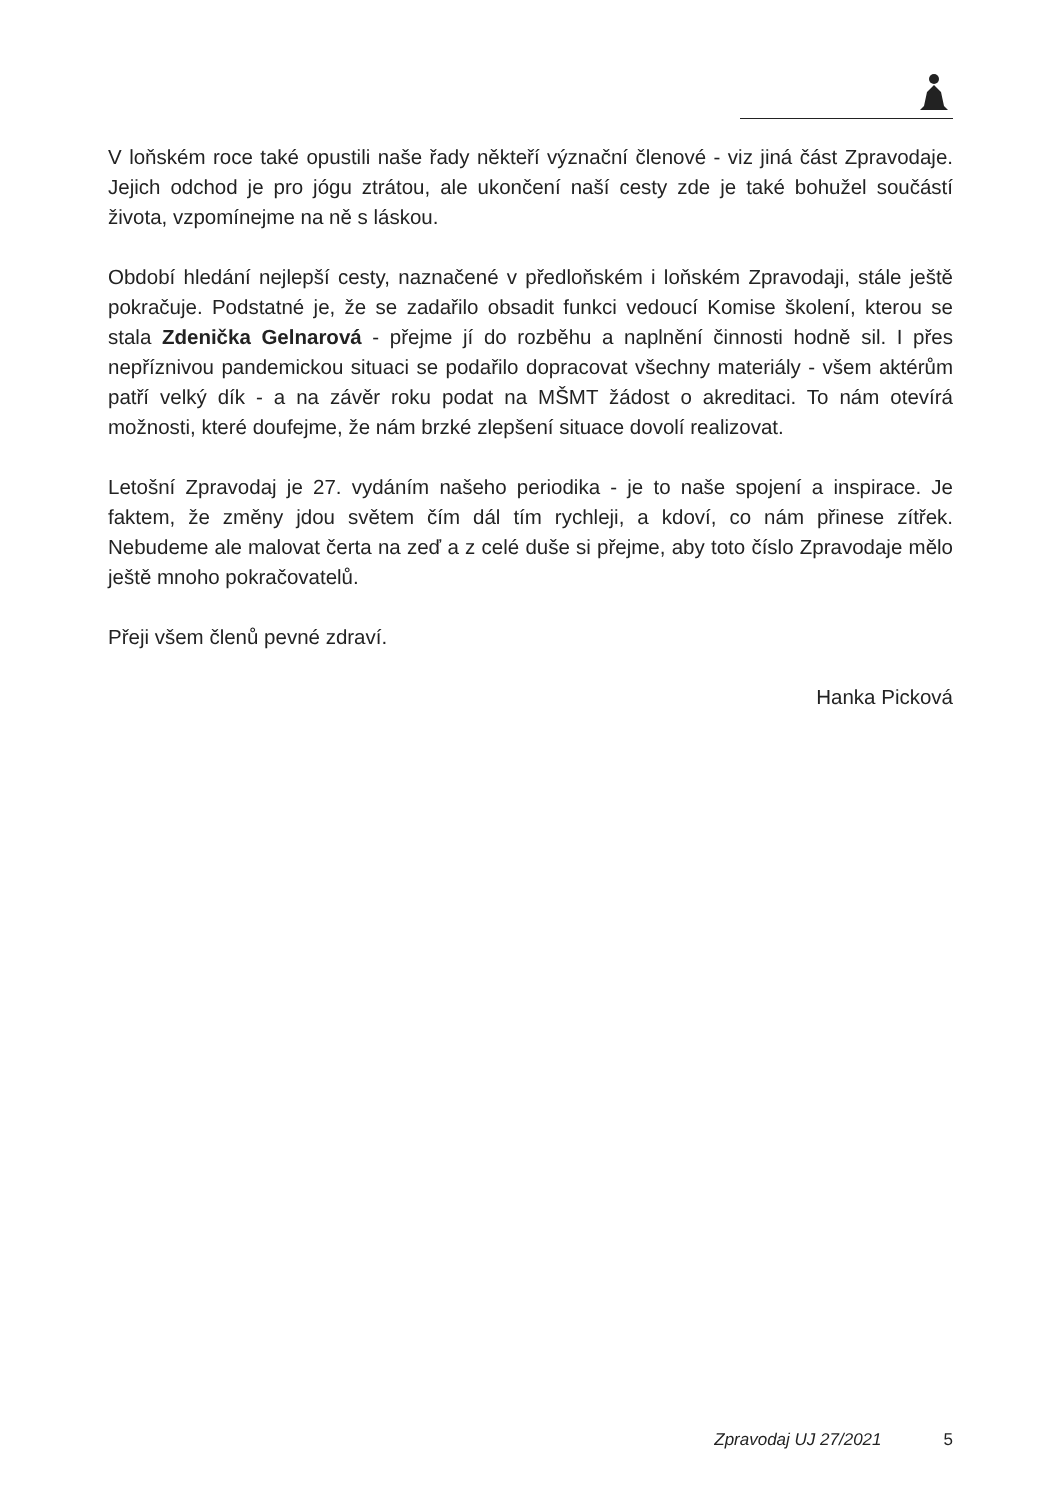V loňském roce také opustili naše řady někteří význační členové - viz jiná část Zpravodaje. Jejich odchod je pro jógu ztrátou, ale ukončení naší cesty zde je také bohužel součástí života, vzpomínejme na ně s láskou.
Období hledání nejlepší cesty, naznačené v předloňském i loňském Zpravodaji, stále ještě pokračuje. Podstatné je, že se zadařilo obsadit funkci vedoucí Komise školení, kterou se stala Zdenička Gelnarová - přejme jí do rozběhu a naplnění činnosti hodně sil. I přes nepříznivou pandemickou situaci se podařilo dopracovat všechny materiály - všem aktérům patří velký dík - a na závěr roku podat na MŠMT žádost o akreditaci. To nám otevírá možnosti, které doufejme, že nám brzké zlep­šení situace dovolí realizovat.
Letošní Zpravodaj je 27. vydáním našeho periodika - je to naše spojení a inspira­ce. Je faktem, že změny jdou světem čím dál tím rychleji, a kdoví, co nám přinese zítřek. Nebudeme ale malovat čerta na zeď a z celé duše si přejme, aby toto číslo Zpravodaje mělo ještě mnoho pokračovatelů.
Přeji všem členů pevné zdraví.
Hanka Picková
Zpravodaj UJ 27/2021 5